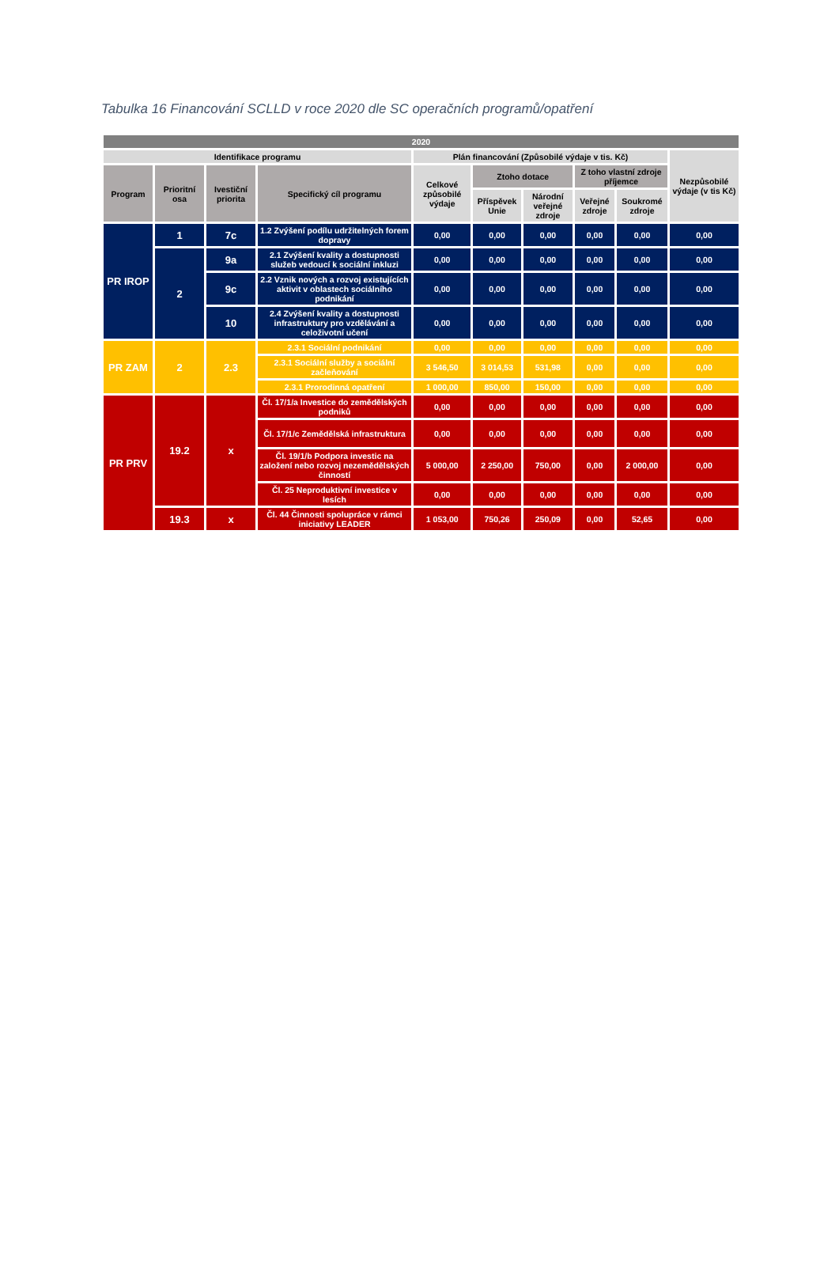Tabulka 16 Financování SCLLD v roce 2020 dle SC operačních programů/opatření
| 2020 | | | | | | | | | |
| --- | --- | --- | --- | --- | --- | --- | --- | --- | --- |
| Identifikace programu | | | | Plán financování (Způsobilé výdaje v tis. Kč) | | | | | Nezpůsobilé výdaje (v tis Kč) |
| Program | Prioritní osa | Ivestiční priorita | Specifický cíl programu | Celkové způsobilé výdaje | Ztoho dotace | | Z toho vlastní zdroje příjemce | | |
| | | | | | Příspěvek Unie | Národní veřejné zdroje | Veřejné zdroje | Soukromé zdroje | |
| PR IROP | 1 | 7c | 1.2 Zvýšení podílu udržitelných forem dopravy | 0,00 | 0,00 | 0,00 | 0,00 | 0,00 | 0,00 |
| | 2 | 9a | 2.1 Zvýšení kvality a dostupnosti služeb vedoucí k sociální inkluzi | 0,00 | 0,00 | 0,00 | 0,00 | 0,00 | 0,00 |
| | | 9c | 2.2 Vznik nových a rozvoj existujících aktivit v oblastech sociálního podnikání | 0,00 | 0,00 | 0,00 | 0,00 | 0,00 | 0,00 |
| | | 10 | 2.4 Zvýšení kvality a dostupnosti infrastruktury pro vzdělávání a celoživotní učení | 0,00 | 0,00 | 0,00 | 0,00 | 0,00 | 0,00 |
| PR ZAM | 2 | 2.3 | 2.3.1 Sociální podnikání | 0,00 | 0,00 | 0,00 | 0,00 | 0,00 | 0,00 |
| | | | 2.3.1 Sociální služby a sociální začleňování | 3 546,50 | 3 014,53 | 531,98 | 0,00 | 0,00 | 0,00 |
| | | | 2.3.1 Prorodinná opatření | 1 000,00 | 850,00 | 150,00 | 0,00 | 0,00 | 0,00 |
| PR PRV | 19.2 | x | Čl. 17/1/a Investice do zemědělských podniků | 0,00 | 0,00 | 0,00 | 0,00 | 0,00 | 0,00 |
| | | | Čl. 17/1/c Zemědělská infrastruktura | 0,00 | 0,00 | 0,00 | 0,00 | 0,00 | 0,00 |
| | | | Čl. 19/1/b Podpora investic na založení nebo rozvoj nezemědělských činností | 5 000,00 | 2 250,00 | 750,00 | 0,00 | 2 000,00 | 0,00 |
| | | | Čl. 25 Neproduktivní investice v lesích | 0,00 | 0,00 | 0,00 | 0,00 | 0,00 | 0,00 |
| | 19.3 | x | Čl. 44 Činnosti spolupráce v rámci iniciativy LEADER | 1 053,00 | 750,26 | 250,09 | 0,00 | 52,65 | 0,00 |